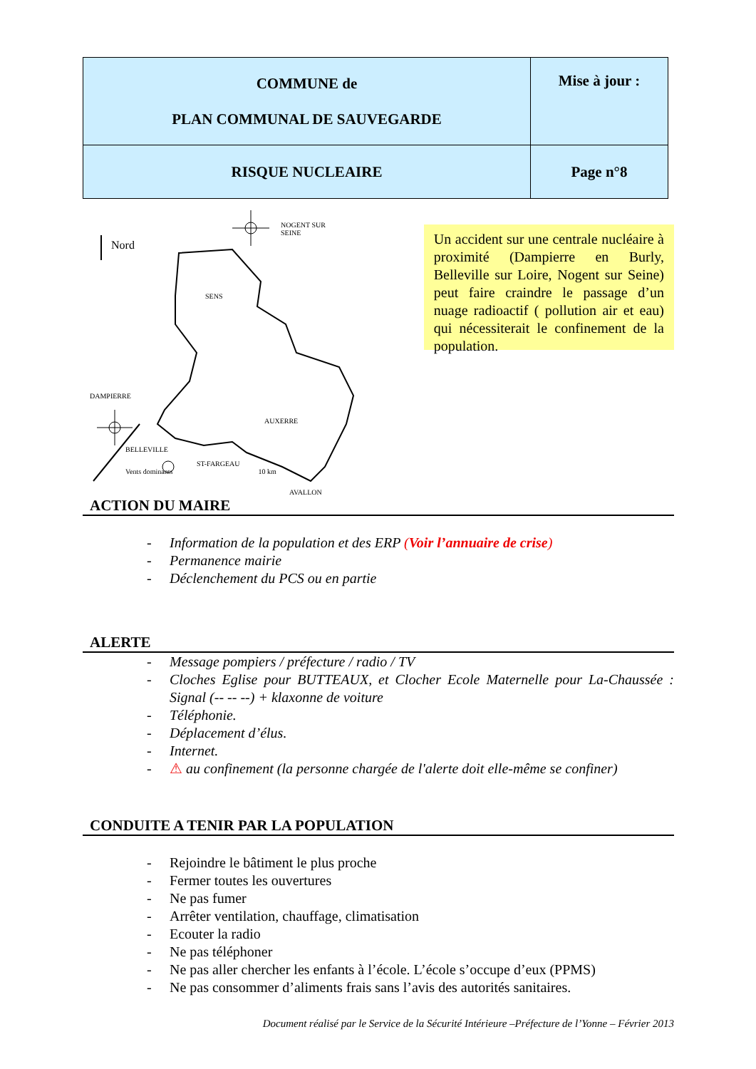| COMMUNE de PLAN COMMUNAL DE SAUVEGARDE | Mise à jour : |
| RISQUE NUCLEAIRE | Page n°8 |
Nord
NOGENT SUR SEINE
SENS
DAMPIERRE
AUXERRE
ST-FARGEAU
AVALLON
Un accident sur une centrale nucléaire à proximité (Dampierre en Burly, Belleville sur Loire, Nogent sur Seine) peut faire craindre le passage d’un nuage radioactif ( pollution air et eau) qui nécessiterait le confinement de la population.
BELLEVILLE
Vents dominants 10 km
ACTION DU MAIRE
- Information de la population et des ERP (Voir l’annuaire de crise)
- Permanence mairie
- Déclenchement du PCS ou en partie
ALERTE
- Message pompiers / préfecture / radio / TV
- Cloches Eglise pour BUTTEAUX, et Clocher Ecole Maternelle pour La-Chaussée : Signal (-- -- --) + klaxonne de voiture
- Téléphonie.
- Déplacement d’élus.
- Internet.
- ⚠ au confinement (la personne chargée de l'alerte doit elle-même se confiner)
CONDUITE A TENIR PAR LA POPULATION
- Rejoindre le bâtiment le plus proche
- Fermer toutes les ouvertures
- Ne pas fumer
- Arrêter ventilation, chauffage, climatisation
- Ecouter la radio
- Ne pas téléphoner
- Ne pas aller chercher les enfants à l’école. L’école s’occupe d’eux (PPMS)
- Ne pas consommer d’aliments frais sans l’avis des autorités sanitaires.
Document réalisé par le Service de la Sécurité Intérieure –Préfecture de l’Yonne – Février 2013